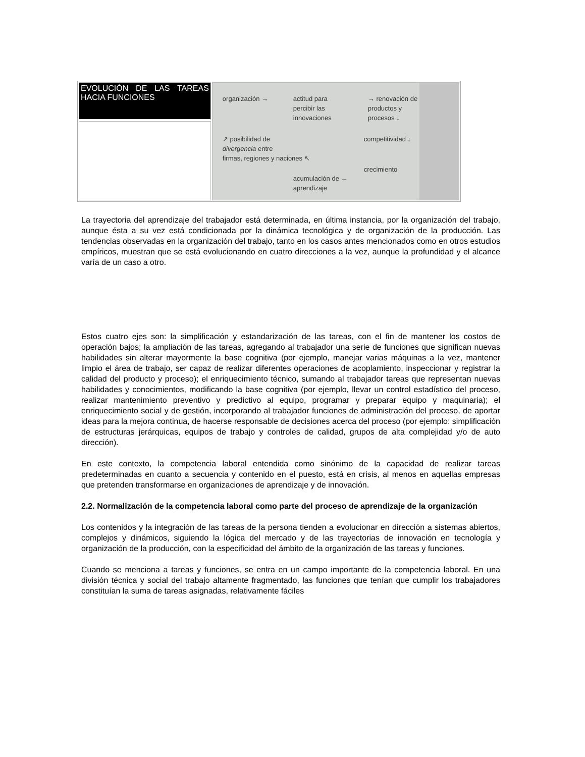| EVOLUCIÓN DE LAS TAREAS HACIA FUNCIONES | organización → actitud para percibir las innovaciones → renovación de productos y procesos ↓ competitividad ↓ ↗ posibilidad de divergencia entre firmas, regiones y naciones ↖ crecimiento acumulación de ← aprendizaje |
La trayectoria del aprendizaje del trabajador está determinada, en última instancia, por la organización del trabajo, aunque ésta a su vez está condicionada por la dinámica tecnológica y de organización de la producción. Las tendencias observadas en la organización del trabajo, tanto en los casos antes mencionados como en otros estudios empíricos, muestran que se está evolucionando en cuatro direcciones a la vez, aunque la profundidad y el alcance varía de un caso a otro.
Estos cuatro ejes son: la simplificación y estandarización de las tareas, con el fin de mantener los costos de operación bajos; la ampliación de las tareas, agregando al trabajador una serie de funciones que significan nuevas habilidades sin alterar mayormente la base cognitiva (por ejemplo, manejar varias máquinas a la vez, mantener limpio el área de trabajo, ser capaz de realizar diferentes operaciones de acoplamiento, inspeccionar y registrar la calidad del producto y proceso); el enriquecimiento técnico, sumando al trabajador tareas que representan nuevas habilidades y conocimientos, modificando la base cognitiva (por ejemplo, llevar un control estadístico del proceso, realizar mantenimiento preventivo y predictivo al equipo, programar y preparar equipo y maquinaria); el enriquecimiento social y de gestión, incorporando al trabajador funciones de administración del proceso, de aportar ideas para la mejora continua, de hacerse responsable de decisiones acerca del proceso (por ejemplo: simplificación de estructuras jerárquicas, equipos de trabajo y controles de calidad, grupos de alta complejidad y/o de auto dirección).
En este contexto, la competencia laboral entendida como sinónimo de la capacidad de realizar tareas predeterminadas en cuanto a secuencia y contenido en el puesto, está en crisis, al menos en aquellas empresas que pretenden transformarse en organizaciones de aprendizaje y de innovación.
2.2. Normalización de la competencia laboral como parte del proceso de aprendizaje de la organización
Los contenidos y la integración de las tareas de la persona tienden a evolucionar en dirección a sistemas abiertos, complejos y dinámicos, siguiendo la lógica del mercado y de las trayectorias de innovación en tecnología y organización de la producción, con la especificidad del ámbito de la organización de las tareas y funciones.
Cuando se menciona a tareas y funciones, se entra en un campo importante de la competencia laboral. En una división técnica y social del trabajo altamente fragmentado, las funciones que tenían que cumplir los trabajadores constituían la suma de tareas asignadas, relativamente fáciles